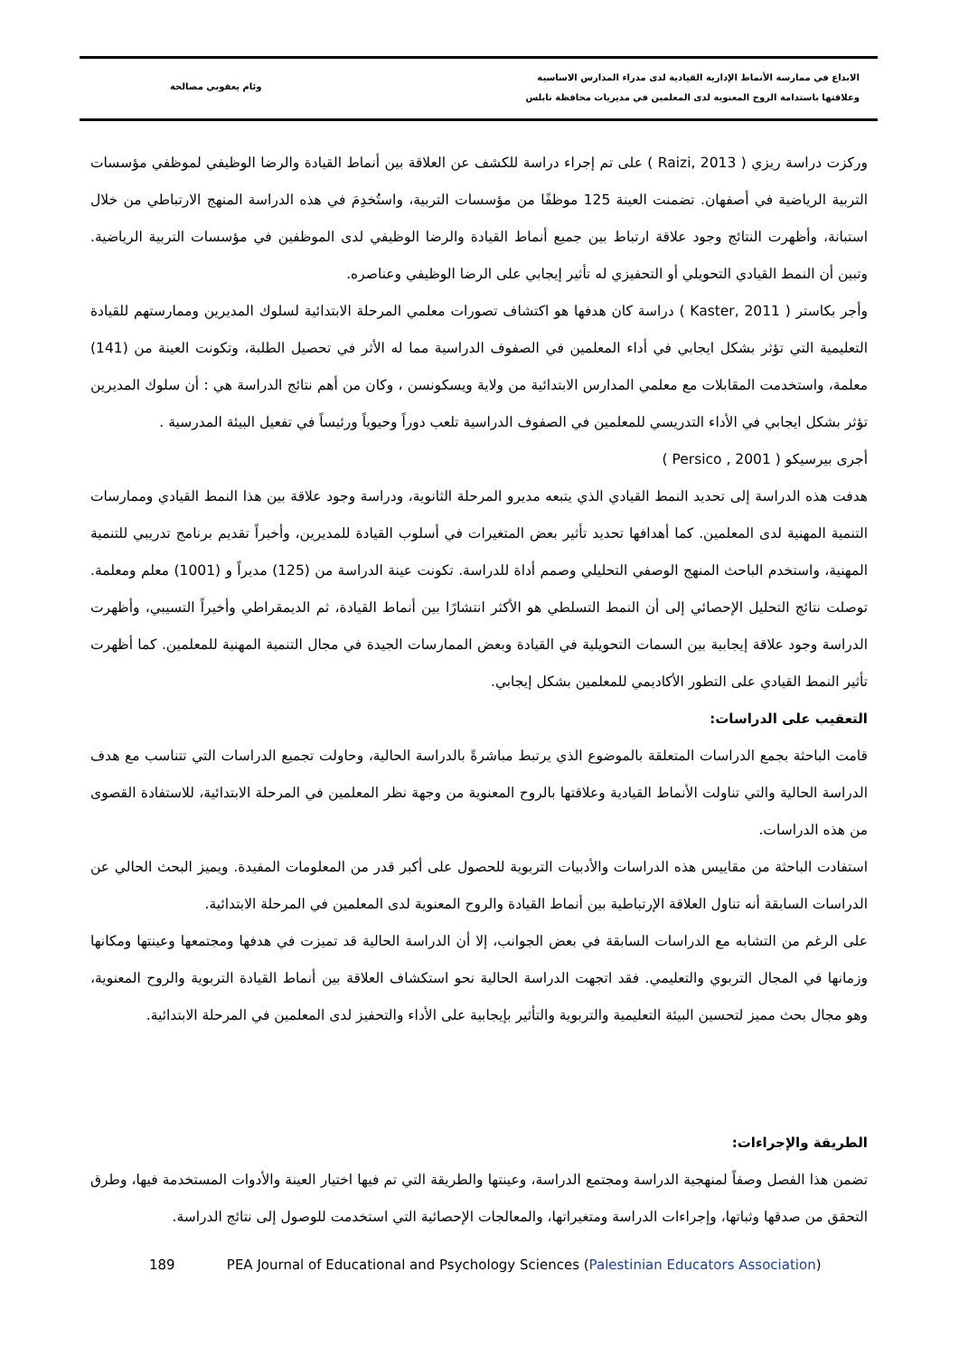الابداع في ممارسة الأنماط الإدارية القيادية لدى مدراء المدارس الاساسية
وعلاقتها باستدامة الروح المعنوية لدى المعلمين في مديريات محافظة نابلس
وئام يعقوبي مصالحة
وركزت دراسة ريزي ( Raizi, 2013 ) على تم إجراء دراسة للكشف عن العلاقة بين أنماط القيادة والرضا الوظيفي لموظفي مؤسسات التربية الرياضية في أصفهان. تضمنت العينة 125 موظفًا من مؤسسات التربية، واستُخدِمَ في هذه الدراسة المنهج الارتباطي من خلال استبانة، وأظهرت النتائج وجود علاقة ارتباط بين جميع أنماط القيادة والرضا الوظيفي لدى الموظفين في مؤسسات التربية الرياضية. وتبين أن النمط القيادي التحويلي أو التحفيزي له تأثير إيجابي على الرضا الوظيفي وعناصره.
وأجر بكاستر ( Kaster, 2011 ) دراسة كان هدفها هو اكتشاف تصورات معلمي المرحلة الابتدائية لسلوك المديرين وممارستهم للقيادة التعليمية التي تؤثر بشكل ايجابي في أداء المعلمين في الصفوف الدراسية مما له الأثر في تحصيل الطلبة، وتكونت العينة من (141) معلمة، واستخدمت المقابلات مع معلمي المدارس الابتدائية من ولاية ويسكونسن ، وكان من أهم نتائج الدراسة هي : أن سلوك المديرين تؤثر بشكل ايجابي في الأداء التدريسي للمعلمين في الصفوف الدراسية تلعب دوراً وحيوياً ورئيساً في تفعيل البيئة المدرسية .
أجرى بيرسيكو ( Persico , 2001 )
هدفت هذه الدراسة إلى تحديد النمط القيادي الذي يتبعه مديرو المرحلة الثانوية، ودراسة وجود علاقة بين هذا النمط القيادي وممارسات التنمية المهنية لدى المعلمين. كما أهدافها تحديد تأثير بعض المتغيرات في أسلوب القيادة للمديرين، وأخيراً تقديم برنامج تدريبي للتنمية المهنية، واستخدم الباحث المنهج الوصفي التحليلي وصمم أداة للدراسة. تكونت عينة الدراسة من (125) مديراً و (1001) معلم ومعلمة. توصلت نتائج التحليل الإحصائي إلى أن النمط التسلطي هو الأكثر انتشارًا بين أنماط القيادة، ثم الديمقراطي وأخيراً التسيبي، وأظهرت الدراسة وجود علاقة إيجابية بين السمات التحويلية في القيادة وبعض الممارسات الجيدة في مجال التنمية المهنية للمعلمين. كما أظهرت تأثير النمط القيادي على التطور الأكاديمي للمعلمين بشكل إيجابي.
التعقيب على الدراسات:
قامت الباحثة بجمع الدراسات المتعلقة بالموضوع الذي يرتبط مباشرةً بالدراسة الحالية، وحاولت تجميع الدراسات التي تتناسب مع هدف الدراسة الحالية والتي تناولت الأنماط القيادية وعلاقتها بالروح المعنوية من وجهة نظر المعلمين في المرحلة الابتدائية، للاستفادة القصوى من هذه الدراسات.
استفادت الباحثة من مقاييس هذه الدراسات والأدبيات التربوية للحصول على أكبر قدر من المعلومات المفيدة. ويميز البحث الحالي عن الدراسات السابقة أنه تناول العلاقة الإرتباطية بين أنماط القيادة والروح المعنوية لدى المعلمين في المرحلة الابتدائية.
على الرغم من التشابه مع الدراسات السابقة في بعض الجوانب، إلا أن الدراسة الحالية قد تميزت في هدفها ومجتمعها وعينتها ومكانها وزمانها في المجال التربوي والتعليمي. فقد اتجهت الدراسة الحالية نحو استكشاف العلاقة بين أنماط القيادة التربوية والروح المعنوية، وهو مجال بحث مميز لتحسين البيئة التعليمية والتربوية والتأثير بإيجابية على الأداء والتحفيز لدى المعلمين في المرحلة الابتدائية.
الطريقة والإجراءات:
تضمن هذا الفصل وصفاً لمنهجية الدراسة ومجتمع الدراسة، وعينتها والطريقة التي تم فيها اختيار العينة والأدوات المستخدمة فيها، وطرق التحقق من صدقها وثباتها، وإجراءات الدراسة ومتغيراتها، والمعالجات الإحصائية التي استخدمت للوصول إلى نتائج الدراسة.
189 PEA Journal of Educational and Psychology Sciences (Palestinian Educators Association)